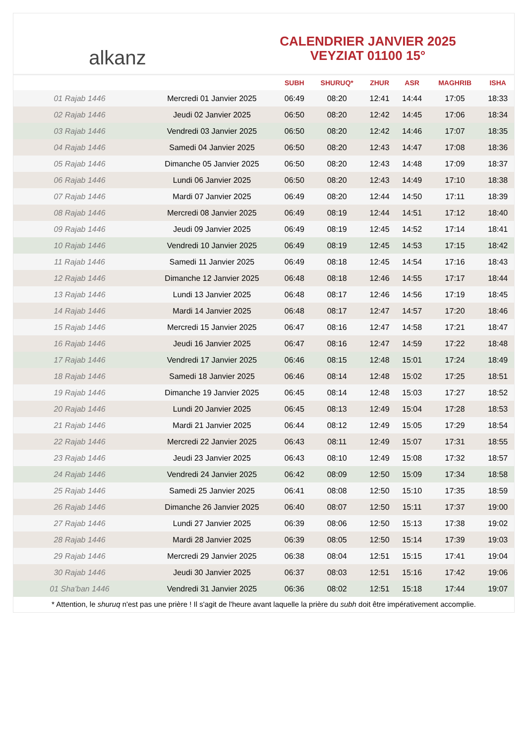﻿ alkanz
CALENDRIER JANVIER 2025
VEYZIAT 01100 15°
| | | SUBH | SHURUQ* | ZHUR | ASR | MAGHRIB | ISHA |
| --- | --- | --- | --- | --- | --- | --- | --- |
| 01 Rajab 1446 | Mercredi 01 Janvier 2025 | 06:49 | 08:20 | 12:41 | 14:44 | 17:05 | 18:33 |
| 02 Rajab 1446 | Jeudi 02 Janvier 2025 | 06:50 | 08:20 | 12:42 | 14:45 | 17:06 | 18:34 |
| 03 Rajab 1446 | Vendredi 03 Janvier 2025 | 06:50 | 08:20 | 12:42 | 14:46 | 17:07 | 18:35 |
| 04 Rajab 1446 | Samedi 04 Janvier 2025 | 06:50 | 08:20 | 12:43 | 14:47 | 17:08 | 18:36 |
| 05 Rajab 1446 | Dimanche 05 Janvier 2025 | 06:50 | 08:20 | 12:43 | 14:48 | 17:09 | 18:37 |
| 06 Rajab 1446 | Lundi 06 Janvier 2025 | 06:50 | 08:20 | 12:43 | 14:49 | 17:10 | 18:38 |
| 07 Rajab 1446 | Mardi 07 Janvier 2025 | 06:49 | 08:20 | 12:44 | 14:50 | 17:11 | 18:39 |
| 08 Rajab 1446 | Mercredi 08 Janvier 2025 | 06:49 | 08:19 | 12:44 | 14:51 | 17:12 | 18:40 |
| 09 Rajab 1446 | Jeudi 09 Janvier 2025 | 06:49 | 08:19 | 12:45 | 14:52 | 17:14 | 18:41 |
| 10 Rajab 1446 | Vendredi 10 Janvier 2025 | 06:49 | 08:19 | 12:45 | 14:53 | 17:15 | 18:42 |
| 11 Rajab 1446 | Samedi 11 Janvier 2025 | 06:49 | 08:18 | 12:45 | 14:54 | 17:16 | 18:43 |
| 12 Rajab 1446 | Dimanche 12 Janvier 2025 | 06:48 | 08:18 | 12:46 | 14:55 | 17:17 | 18:44 |
| 13 Rajab 1446 | Lundi 13 Janvier 2025 | 06:48 | 08:17 | 12:46 | 14:56 | 17:19 | 18:45 |
| 14 Rajab 1446 | Mardi 14 Janvier 2025 | 06:48 | 08:17 | 12:47 | 14:57 | 17:20 | 18:46 |
| 15 Rajab 1446 | Mercredi 15 Janvier 2025 | 06:47 | 08:16 | 12:47 | 14:58 | 17:21 | 18:47 |
| 16 Rajab 1446 | Jeudi 16 Janvier 2025 | 06:47 | 08:16 | 12:47 | 14:59 | 17:22 | 18:48 |
| 17 Rajab 1446 | Vendredi 17 Janvier 2025 | 06:46 | 08:15 | 12:48 | 15:01 | 17:24 | 18:49 |
| 18 Rajab 1446 | Samedi 18 Janvier 2025 | 06:46 | 08:14 | 12:48 | 15:02 | 17:25 | 18:51 |
| 19 Rajab 1446 | Dimanche 19 Janvier 2025 | 06:45 | 08:14 | 12:48 | 15:03 | 17:27 | 18:52 |
| 20 Rajab 1446 | Lundi 20 Janvier 2025 | 06:45 | 08:13 | 12:49 | 15:04 | 17:28 | 18:53 |
| 21 Rajab 1446 | Mardi 21 Janvier 2025 | 06:44 | 08:12 | 12:49 | 15:05 | 17:29 | 18:54 |
| 22 Rajab 1446 | Mercredi 22 Janvier 2025 | 06:43 | 08:11 | 12:49 | 15:07 | 17:31 | 18:55 |
| 23 Rajab 1446 | Jeudi 23 Janvier 2025 | 06:43 | 08:10 | 12:49 | 15:08 | 17:32 | 18:57 |
| 24 Rajab 1446 | Vendredi 24 Janvier 2025 | 06:42 | 08:09 | 12:50 | 15:09 | 17:34 | 18:58 |
| 25 Rajab 1446 | Samedi 25 Janvier 2025 | 06:41 | 08:08 | 12:50 | 15:10 | 17:35 | 18:59 |
| 26 Rajab 1446 | Dimanche 26 Janvier 2025 | 06:40 | 08:07 | 12:50 | 15:11 | 17:37 | 19:00 |
| 27 Rajab 1446 | Lundi 27 Janvier 2025 | 06:39 | 08:06 | 12:50 | 15:13 | 17:38 | 19:02 |
| 28 Rajab 1446 | Mardi 28 Janvier 2025 | 06:39 | 08:05 | 12:50 | 15:14 | 17:39 | 19:03 |
| 29 Rajab 1446 | Mercredi 29 Janvier 2025 | 06:38 | 08:04 | 12:51 | 15:15 | 17:41 | 19:04 |
| 30 Rajab 1446 | Jeudi 30 Janvier 2025 | 06:37 | 08:03 | 12:51 | 15:16 | 17:42 | 19:06 |
| 01 Sha'ban 1446 | Vendredi 31 Janvier 2025 | 06:36 | 08:02 | 12:51 | 15:18 | 17:44 | 19:07 |
* Attention, le shuruq n'est pas une prière ! Il s'agit de l'heure avant laquelle la prière du subh doit être impérativement accomplie.